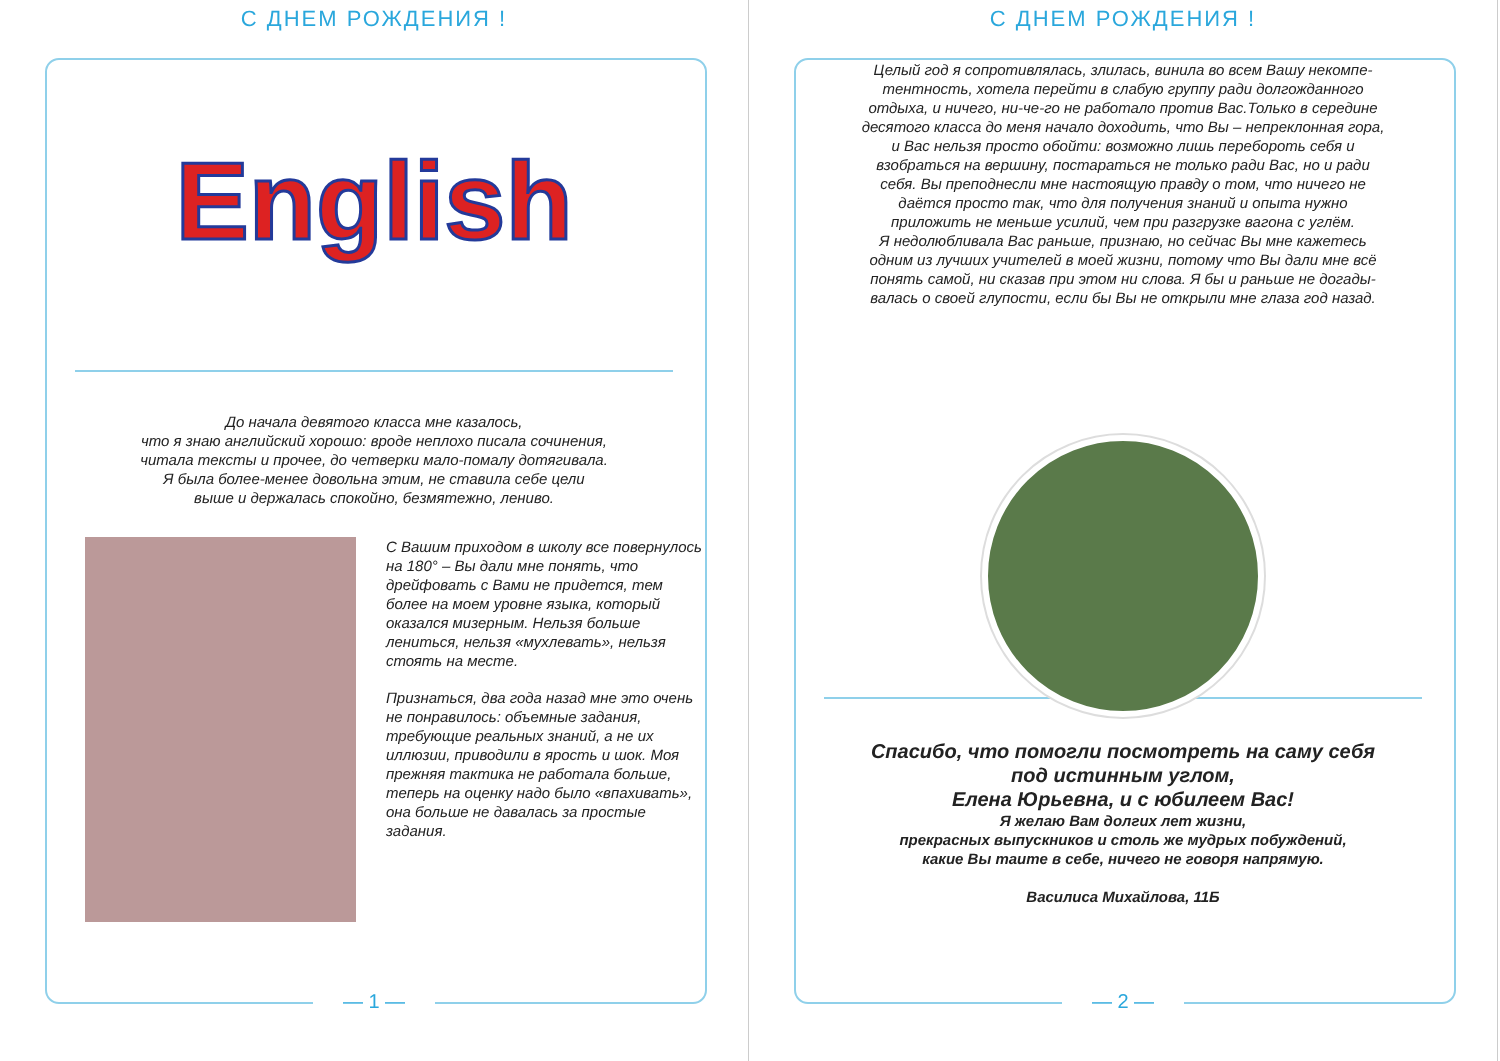С ДНЕМ РОЖДЕНИЯ !
English
До начала девятого класса мне казалось,
что я знаю английский хорошо: вроде неплохо писала сочинения,
читала тексты и прочее, до четверки мало-помалу дотягивала.
Я была более-менее довольна этим, не ставила себе цели
выше и держалась спокойно, безмятежно, лениво.
С Вашим приходом в школу все повернулось на 180° – Вы дали мне понять, что дрейфовать с Вами не придется, тем более на моем уровне языка, который оказался мизерным. Нельзя больше лениться, нельзя «мухлевать», нельзя стоять на месте.
Признаться, два года назад мне это очень не понравилось: объемные задания, требующие реальных знаний, а не их иллюзии, приводили в ярость и шок. Моя прежняя тактика не работала больше, теперь на оценку надо было «впахивать», она больше не давалась за простые задания.
— 1 —
С ДНЕМ РОЖДЕНИЯ !
Целый год я сопротивлялась, злилась, винила во всем Вашу некомпе-
тентность, хотела перейти в слабую группу ради долгожданного
отдыха, и ничего, ни-че-го не работало против Вас.Только в середине
десятого класса до меня начало доходить, что Вы – непреклонная гора,
и Вас нельзя просто обойти: возможно лишь перебороть себя и
взобраться на вершину, постараться не только ради Вас, но и ради
себя. Вы преподнесли мне настоящую правду о том, что ничего не
даётся просто так, что для получения знаний и опыта нужно
приложить не меньше усилий, чем при разгрузке вагона с углём.
Я недолюбливала Вас раньше, признаю, но сейчас Вы мне кажетесь
одним из лучших учителей в моей жизни, потому что Вы дали мне всё
понять самой, ни сказав при этом ни слова. Я бы и раньше не догады-
валась о своей глупости, если бы Вы не открыли мне глаза год назад.
Спасибо, что помогли посмотреть на саму себя
под истинным углом,
Елена Юрьевна, и с юбилеем Вас!
Я желаю Вам долгих лет жизни,
прекрасных выпускников и столь же мудрых побуждений,
какие Вы таите в себе, ничего не говоря напрямую.
Василиса Михайлова, 11Б
— 2 —